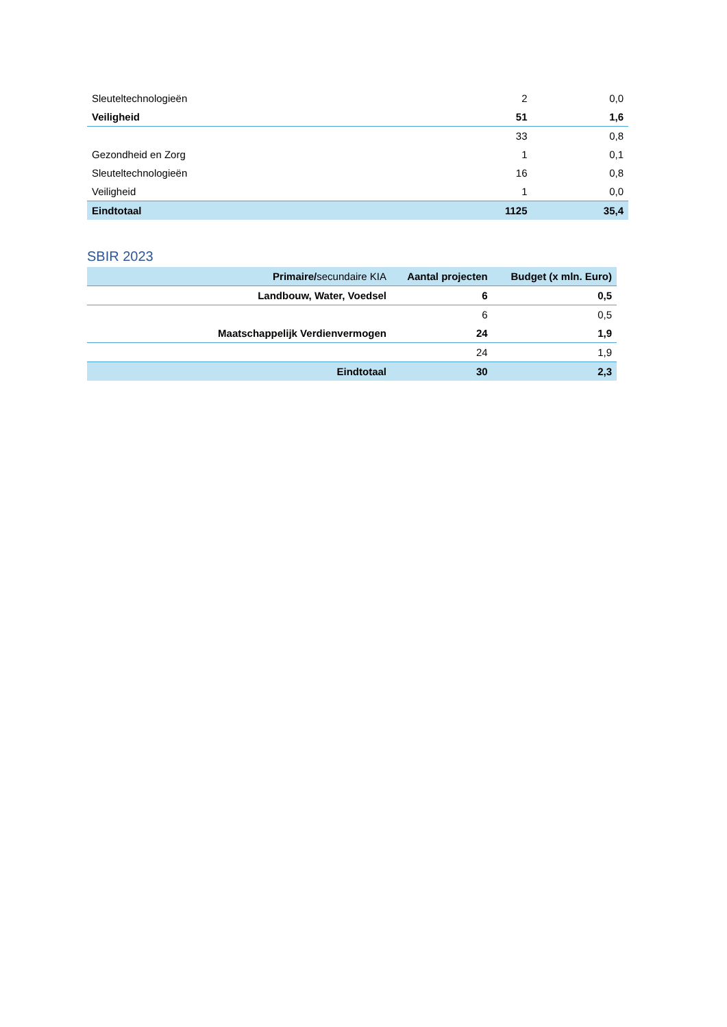| Sleuteltechnologieën | 2 | 0,0 |
| Veiligheid | 51 | 1,6 |
| | 33 | 0,8 |
| Gezondheid en Zorg | 1 | 0,1 |
| Sleuteltechnologieën | 16 | 0,8 |
| Veiligheid | 1 | 0,0 |
| Eindtotaal | 1125 | 35,4 |
SBIR 2023
| Primaire/ secundaire KIA | Aantal projecten | Budget (x mln. Euro) |
| --- | --- | --- |
| Landbouw, Water, Voedsel | 6 | 0,5 |
| | 6 | 0,5 |
| Maatschappelijk Verdienvermogen | 24 | 1,9 |
| | 24 | 1,9 |
| Eindtotaal | 30 | 2,3 |